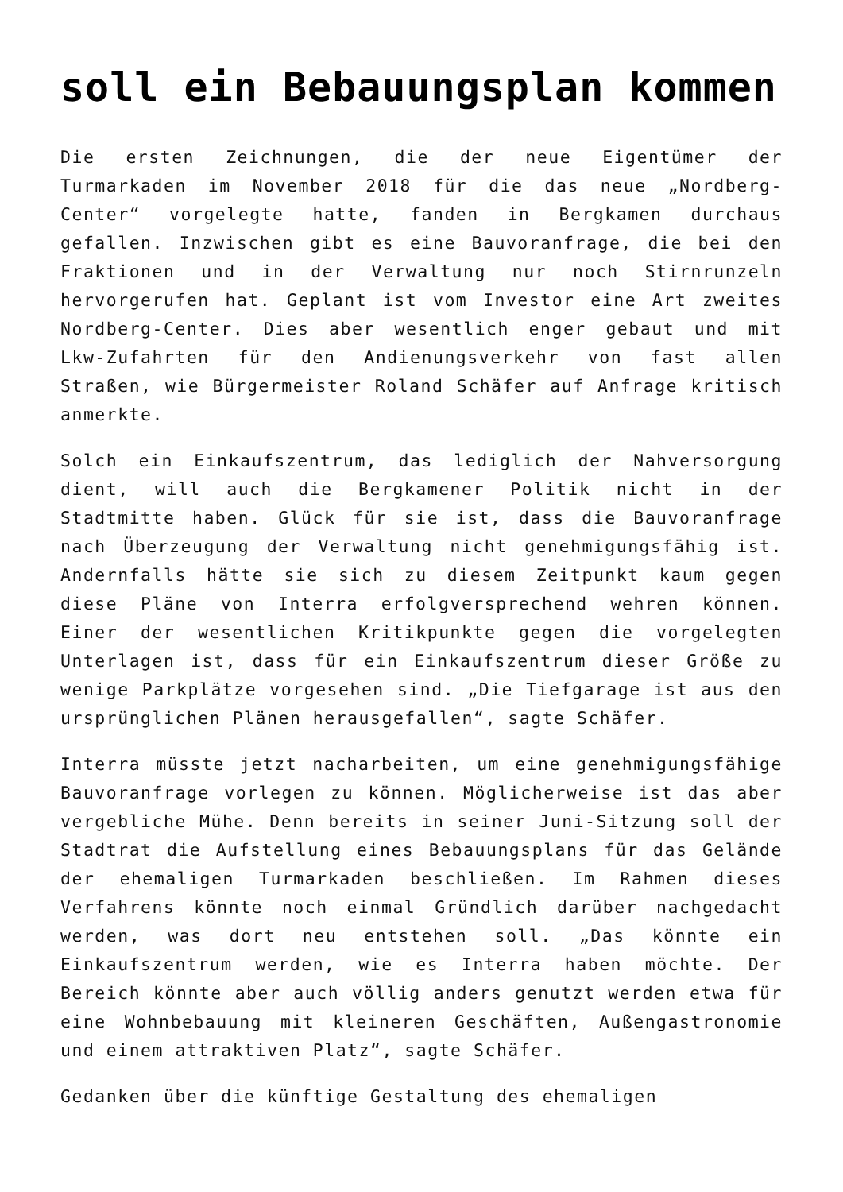soll ein Bebauungsplan kommen
Die ersten Zeichnungen, die der neue Eigentümer der Turmarkaden im November 2018 für die das neue „Nordberg-Center“ vorgelegte hatte, fanden in Bergkamen durchaus gefallen. Inzwischen gibt es eine Bauvoranfrage, die bei den Fraktionen und in der Verwaltung nur noch Stirnrunzeln hervorgerufen hat. Geplant ist vom Investor eine Art zweites Nordberg-Center. Dies aber wesentlich enger gebaut und mit Lkw-Zufahrten für den Andienungsverkehr von fast allen Straßen, wie Bürgermeister Roland Schäfer auf Anfrage kritisch anmerkte.
Solch ein Einkaufszentrum, das lediglich der Nahversorgung dient, will auch die Bergkamener Politik nicht in der Stadtmitte haben. Glück für sie ist, dass die Bauvoranfrage nach Überzeugung der Verwaltung nicht genehmigungsfähig ist. Andernfalls hätte sie sich zu diesem Zeitpunkt kaum gegen diese Pläne von Interra erfolgversprechend wehren können. Einer der wesentlichen Kritikpunkte gegen die vorgelegten Unterlagen ist, dass für ein Einkaufszentrum dieser Größe zu wenige Parkplätze vorgesehen sind. „Die Tiefgarage ist aus den ursprünglichen Plänen herausgefallen“, sagte Schäfer.
Interra müsste jetzt nacharbeiten, um eine genehmigungsfähige Bauvoranfrage vorlegen zu können. Möglicherweise ist das aber vergebliche Mühe. Denn bereits in seiner Juni-Sitzung soll der Stadtrat die Aufstellung eines Bebauungsplans für das Gelände der ehemaligen Turmarkaden beschließen. Im Rahmen dieses Verfahrens könnte noch einmal Gründlich darüber nachgedacht werden, was dort neu entstehen soll. „Das könnte ein Einkaufszentrum werden, wie es Interra haben möchte. Der Bereich könnte aber auch völlig anders genutzt werden etwa für eine Wohnbebauung mit kleineren Geschäften, Außengastronomie und einem attraktiven Platz“, sagte Schäfer.
Gedanken über die künftige Gestaltung des ehemaligen